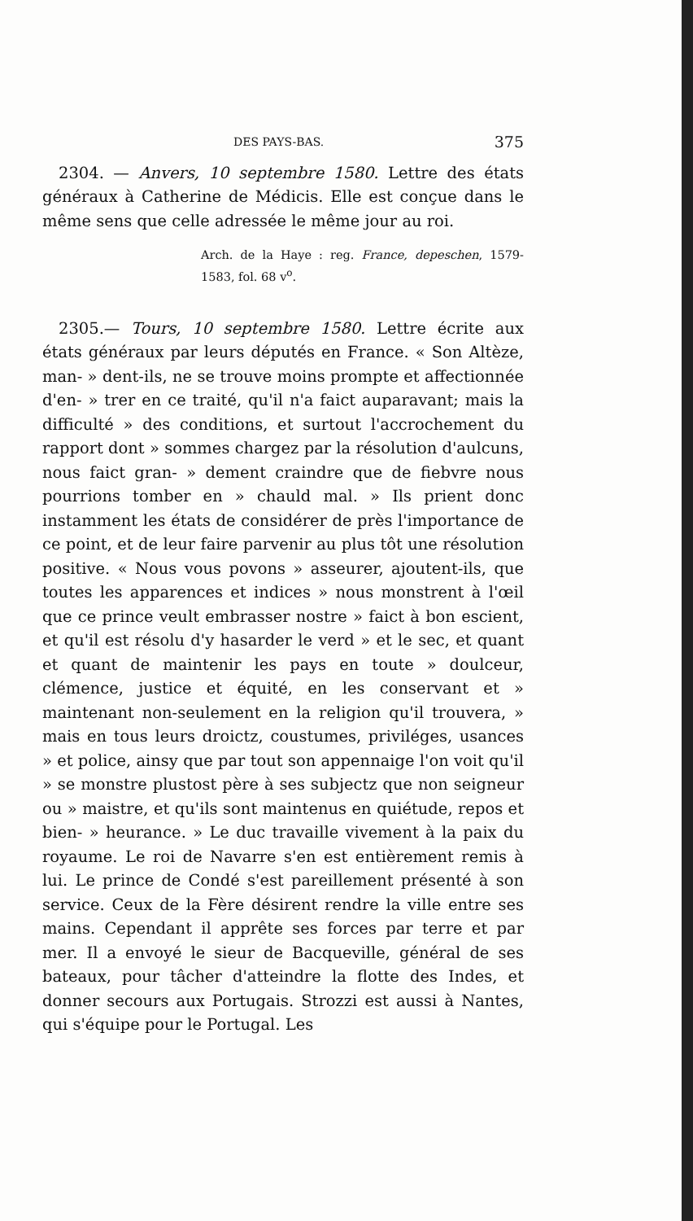DES PAYS-BAS. 375
2304. — Anvers, 10 septembre 1580. Lettre des états généraux à Catherine de Médicis. Elle est conçue dans le même sens que celle adressée le même jour au roi.
Arch. de la Haye : reg. France, depeschen, 1579-1583, fol. 68 v<sup>o</sup>.
2305.— Tours, 10 septembre 1580. Lettre écrite aux états généraux par leurs députés en France. « Son Altèze, man- » dent-ils, ne se trouve moins prompte et affectionnée d'en- » trer en ce traité, qu'il n'a faict auparavant; mais la difficulté » des conditions, et surtout l'accrochement du rapport dont » sommes chargez par la résolution d'aulcuns, nous faict gran- » dement craindre que de fiebvre nous pourrions tomber en » chauld mal. » Ils prient donc instamment les états de considérer de près l'importance de ce point, et de leur faire parvenir au plus tôt une résolution positive. « Nous vous povons » asseurer, ajoutent-ils, que toutes les apparences et indices » nous monstrent à l'œil que ce prince veult embrasser nostre » faict à bon escient, et qu'il est résolu d'y hasarder le verd » et le sec, et quant et quant de maintenir les pays en toute » doulceur, clémence, justice et équité, en les conservant et » maintenant non-seulement en la religion qu'il trouvera, » mais en tous leurs droictz, coustumes, priviléges, usances » et police, ainsy que par tout son appennaige l'on voit qu'il » se monstre plustost père à ses subjectz que non seigneur ou » maistre, et qu'ils sont maintenus en quiétude, repos et bien- » heurance. » Le duc travaille vivement à la paix du royaume. Le roi de Navarre s'en est entièrement remis à lui. Le prince de Condé s'est pareillement présenté à son service. Ceux de la Fère désirent rendre la ville entre ses mains. Cependant il apprête ses forces par terre et par mer. Il a envoyé le sieur de Bacqueville, général de ses bateaux, pour tâcher d'atteindre la flotte des Indes, et donner secours aux Portugais. Strozzi est aussi à Nantes, qui s'équipe pour le Portugal. Les